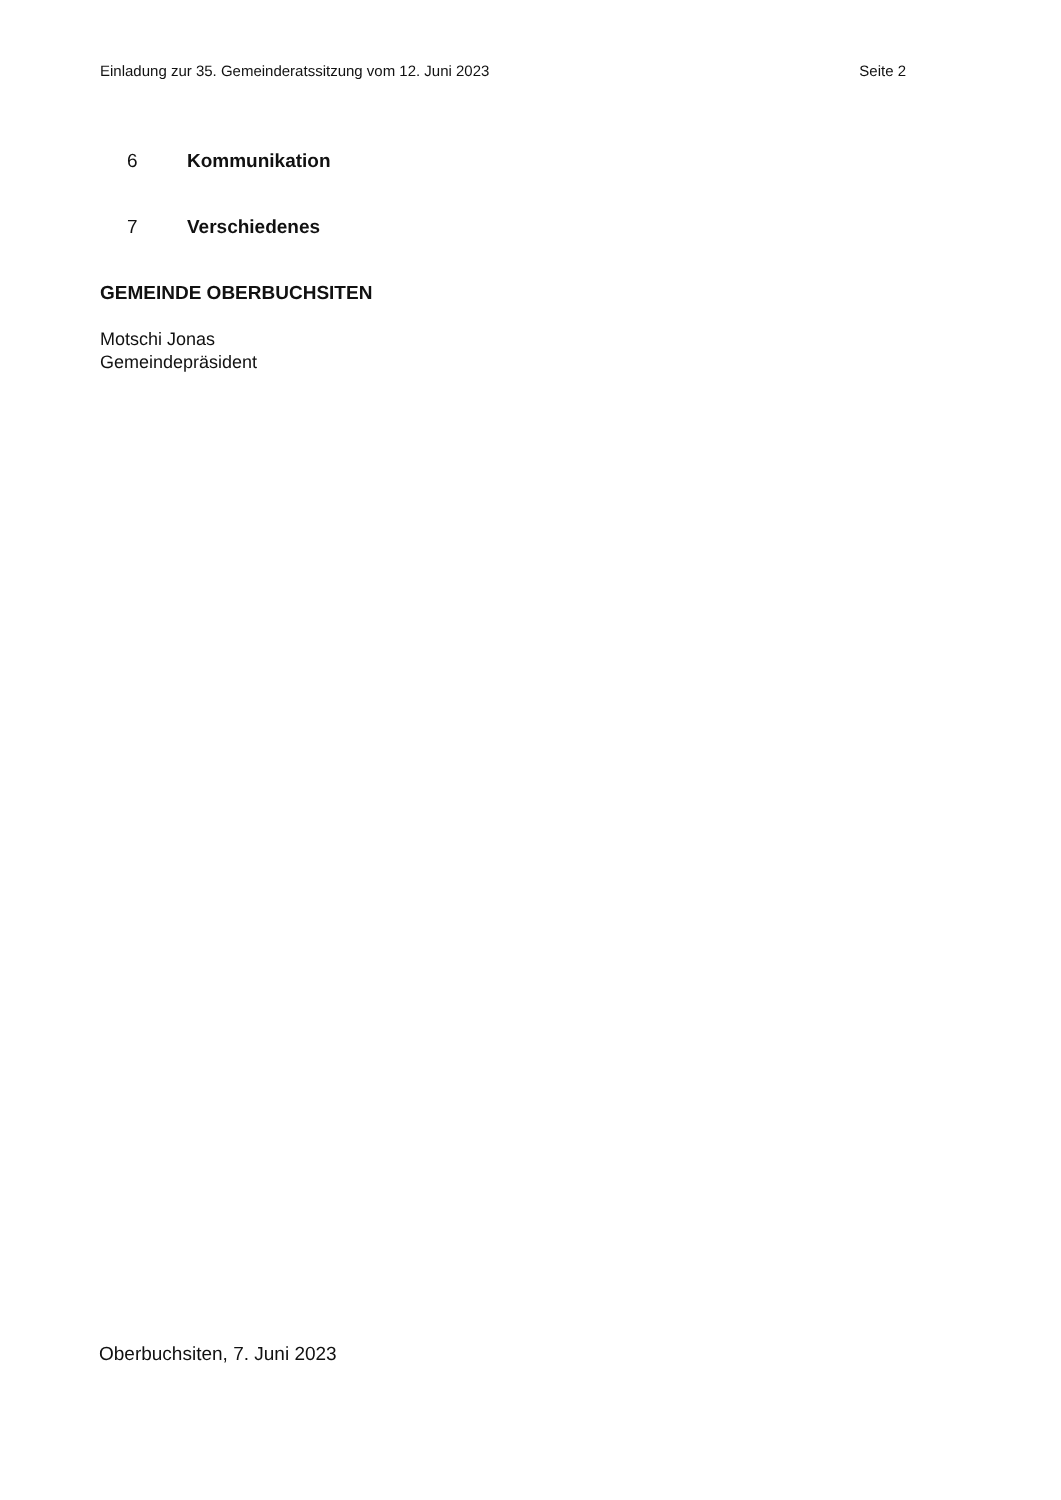Einladung zur 35. Gemeinderatssitzung vom 12. Juni 2023 Seite 2
6 Kommunikation
7 Verschiedenes
GEMEINDE OBERBUCHSITEN
Motschi Jonas
Gemeindepräsident
Oberbuchsiten, 7. Juni 2023